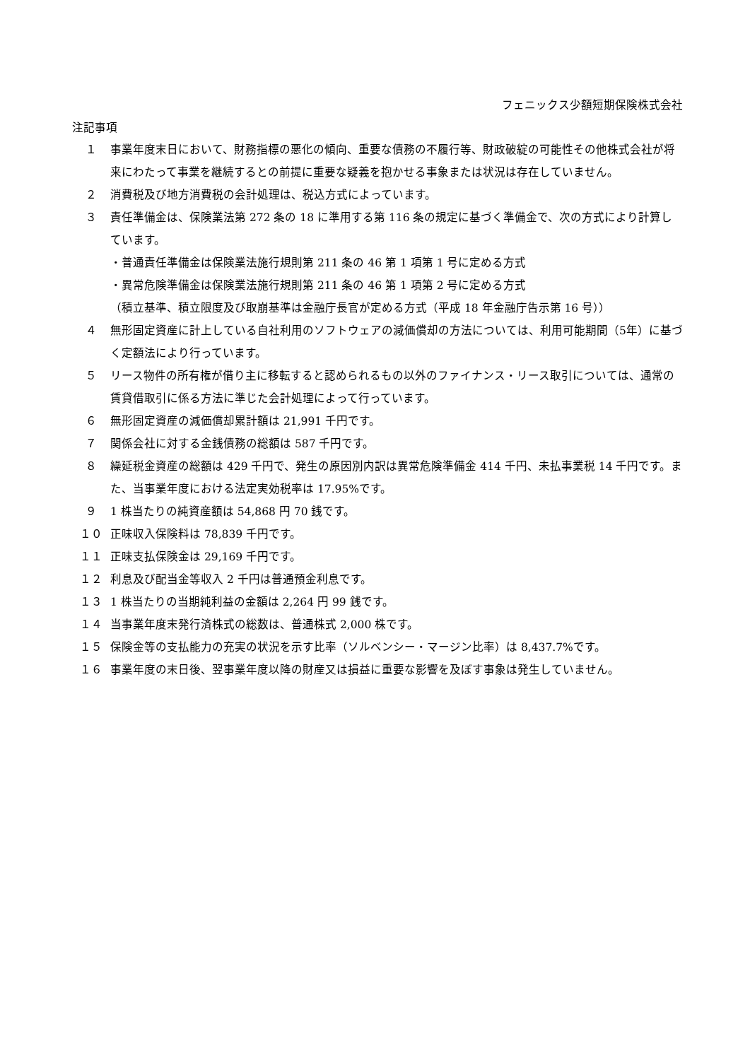フェニックス少額短期保険株式会社
注記事項
１ 事業年度末日において、財務指標の悪化の傾向、重要な債務の不履行等、財政破綻の可能性その他株式会社が将来にわたって事業を継続するとの前提に重要な疑義を抱かせる事象または状況は存在していません。
２ 消費税及び地方消費税の会計処理は、税込方式によっています。
３ 責任準備金は、保険業法第 272 条の 18 に準用する第 116 条の規定に基づく準備金で、次の方式により計算しています。
・普通責任準備金は保険業法施行規則第 211 条の 46 第 1 項第 1 号に定める方式
・異常危険準備金は保険業法施行規則第 211 条の 46 第 1 項第 2 号に定める方式
（積立基準、積立限度及び取崩基準は金融庁長官が定める方式（平成 18 年金融庁告示第 16 号））
４ 無形固定資産に計上している自社利用のソフトウェアの減価償却の方法については、利用可能期間（5年）に基づく定額法により行っています。
５ リース物件の所有権が借り主に移転すると認められるもの以外のファイナンス・リース取引については、通常の賃貸借取引に係る方法に準じた会計処理によって行っています。
６ 無形固定資産の減価償却累計額は 21,991 千円です。
７ 関係会社に対する金銭債務の総額は 587 千円です。
８ 繰延税金資産の総額は 429 千円で、発生の原因別内訳は異常危険準備金 414 千円、未払事業税 14 千円です。また、当事業年度における法定実効税率は 17.95%です。
９ 1 株当たりの純資産額は 54,868 円 70 銭です。
１０ 正味収入保険料は 78,839 千円です。
１１ 正味支払保険金は 29,169 千円です。
１２ 利息及び配当金等収入 2 千円は普通預金利息です。
１３ 1 株当たりの当期純利益の金額は 2,264 円 99 銭です。
１４ 当事業年度末発行済株式の総数は、普通株式 2,000 株です。
１５ 保険金等の支払能力の充実の状況を示す比率（ソルベンシー・マージン比率）は 8,437.7%です。
１６ 事業年度の末日後、翌事業年度以降の財産又は損益に重要な影響を及ぼす事象は発生していません。